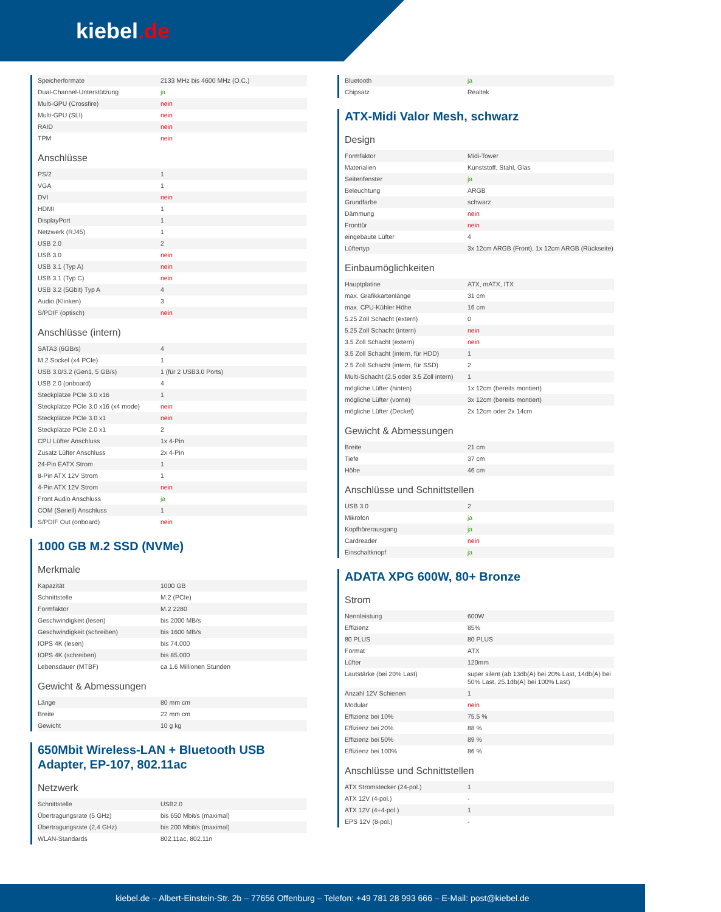kiebel.de
| Speicherformate | 2133 MHz bis 4600 MHz (O.C.) |
| Dual-Channel-Unterstützung | ja |
| Multi-GPU (Crossfire) | nein |
| Multi-GPU (SLI) | nein |
| RAID | nein |
| TPM | nein |
Anschlüsse
| PS/2 | 1 |
| VGA | 1 |
| DVI | nein |
| HDMI | 1 |
| DisplayPort | 1 |
| Netzwerk (RJ45) | 1 |
| USB 2.0 | 2 |
| USB 3.0 | nein |
| USB 3.1 (Typ A) | nein |
| USB 3.1 (Typ C) | nein |
| USB 3.2 (5Gbit) Typ A | 4 |
| Audio (Klinken) | 3 |
| S/PDIF (optisch) | nein |
Anschlüsse (intern)
| SATA3 (6GB/s) | 4 |
| M.2 Sockel (x4 PCIe) | 1 |
| USB 3.0/3.2 (Gen1, 5 GB/s) | 1 (für 2 USB3.0 Ports) |
| USB 2.0 (onboard) | 4 |
| Steckplätze PCIe 3.0 x16 | 1 |
| Steckplätze PCIe 3.0 x16 (x4 mode) | nein |
| Steckplätze PCIe 3.0 x1 | nein |
| Steckplätze PCIe 2.0 x1 | 2 |
| CPU Lüfter Anschluss | 1x 4-Pin |
| Zusatz Lüfter Anschluss | 2x 4-Pin |
| 24-Pin EATX Strom | 1 |
| 8-Pin ATX 12V Strom | 1 |
| 4-Pin ATX 12V Strom | nein |
| Front Audio Anschluss | ja |
| COM (Seriell) Anschluss | 1 |
| S/PDIF Out (onboard) | nein |
1000 GB M.2 SSD (NVMe)
Merkmale
| Kapazität | 1000 GB |
| Schnittstelle | M.2 (PCIe) |
| Formfaktor | M.2 2280 |
| Geschwindigkeit (lesen) | bis 2000 MB/s |
| Geschwindigkeit (schreiben) | bis 1600 MB/s |
| IOPS 4K (lesen) | bis 74.000 |
| IOPS 4K (schreiben) | bis 85.000 |
| Lebensdauer (MTBF) | ca 1.6 Millionen Stunden |
Gewicht & Abmessungen
| Länge | 80 mm cm |
| Breite | 22 mm cm |
| Gewicht | 10 g kg |
650Mbit Wireless-LAN + Bluetooth USB Adapter, EP-107, 802.11ac
Netzwerk
| Schnittstelle | USB2.0 |
| Übertragungsrate (5 GHz) | bis 650 Mbit/s (maximal) |
| Übertragungsrate (2,4 GHz) | bis 200 Mbit/s (maximal) |
| WLAN-Standards | 802.11ac, 802.11n |
| Bluetooth | ja |
| Chipsatz | Realtek |
ATX-Midi Valor Mesh, schwarz
Design
| Formfaktor | Midi-Tower |
| Materialien | Kunststoff, Stahl, Glas |
| Seitenfenster | ja |
| Beleuchtung | ARGB |
| Grundfarbe | schwarz |
| Dämmung | nein |
| Fronttür | nein |
| eingebaute Lüfter | 4 |
| Lüftertyp | 3x 12cm ARGB (Front), 1x 12cm ARGB (Rückseite) |
Einbaumöglichkeiten
| Hauptplatine | ATX, mATX, ITX |
| max. Grafikkartenlänge | 31 cm |
| max. CPU-Kühler Höhe | 16 cm |
| 5.25 Zoll Schacht (extern) | 0 |
| 5.25 Zoll Schacht (intern) | nein |
| 3.5 Zoll Schacht (extern) | nein |
| 3.5 Zoll Schacht (intern, für HDD) | 1 |
| 2.5 Zoll Schacht (intern, für SSD) | 2 |
| Multi-Schacht (2.5 oder 3.5 Zoll intern) | 1 |
| mögliche Lüfter (hinten) | 1x 12cm (bereits montiert) |
| mögliche Lüfter (vorne) | 3x 12cm (bereits montiert) |
| mögliche Lüfter (Deckel) | 2x 12cm oder 2x 14cm |
Gewicht & Abmessungen
| Breite | 21 cm |
| Tiefe | 37 cm |
| Höhe | 46 cm |
Anschlüsse und Schnittstellen
| USB 3.0 | 2 |
| Mikrofon | ja |
| Kopfhörerausgang | ja |
| Cardreader | nein |
| Einschaltknopf | ja |
ADATA XPG 600W, 80+ Bronze
Strom
| Nennleistung | 600W |
| Effizienz | 85% |
| 80 PLUS | 80 PLUS |
| Format | ATX |
| Lüfter | 120mm |
| Lautstärke (bei 20% Last) | super silent (ab 13db(A) bei 20% Last, 14db(A) bei 50% Last, 25.1db(A) bei 100% Last) |
| Anzahl 12V Schienen | 1 |
| Modular | nein |
| Effizienz bei 10% | 75.5 % |
| Effizienz bei 20% | 88 % |
| Effizienz bei 50% | 89 % |
| Effizienz bei 100% | 86 % |
Anschlüsse und Schnittstellen
| ATX Stromstecker (24-pol.) | 1 |
| ATX 12V (4-pol.) | - |
| ATX 12V (4+4-pol.) | 1 |
| EPS 12V (8-pol.) | - |
kiebel.de – Albert-Einstein-Str. 2b – 77656 Offenburg – Telefon: +49 781 28 993 666 – E-Mail: post@kiebel.de